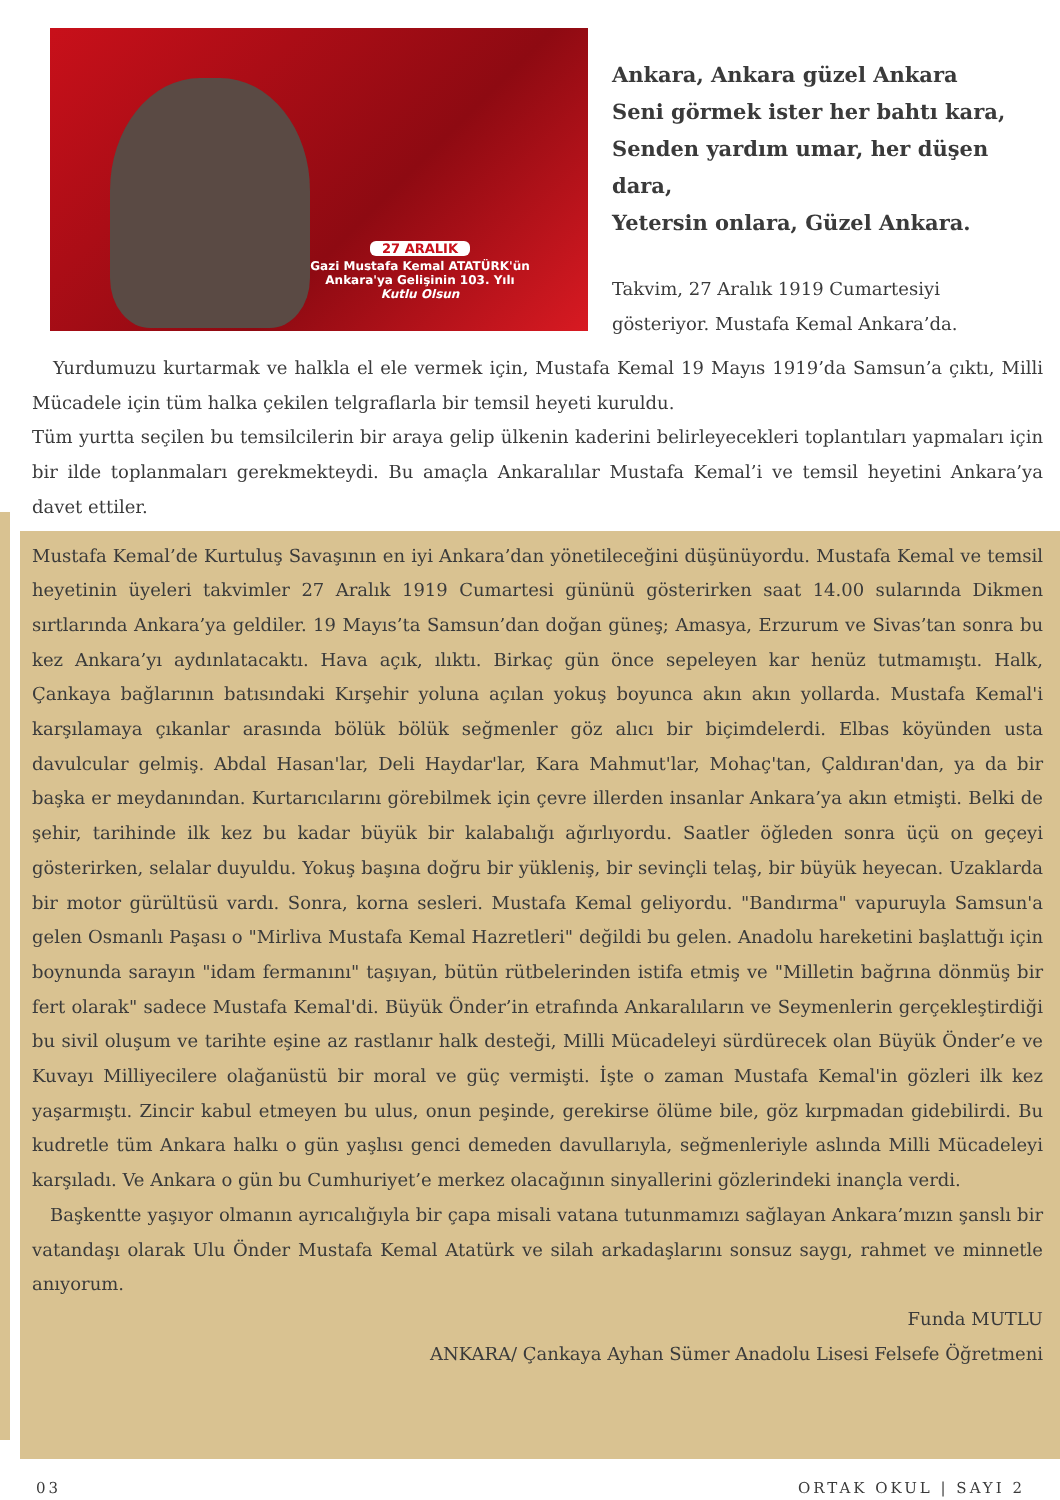27 ARALIK
Gazi Mustafa Kemal ATATÜRK'ün
Ankara'ya Gelişinin 103. Yılı
Kutlu Olsun
Ankara, Ankara güzel Ankara
Seni görmek ister her bahtı kara,
Senden yardım umar, her düşen dara,
Yetersin onlara, Güzel Ankara.
Takvim, 27 Aralık 1919 Cumartesiyi gösteriyor. Mustafa Kemal Ankara’da.
Yurdumuzu kurtarmak ve halkla el ele vermek için, Mustafa Kemal 19 Mayıs 1919’da Samsun’a çıktı, Milli Mücadele için tüm halka çekilen telgraflarla bir temsil heyeti kuruldu.
Tüm yurtta seçilen bu temsilcilerin bir araya gelip ülkenin kaderini belirleyecekleri toplantıları yapmaları için bir ilde toplanmaları gerekmekteydi. Bu amaçla Ankaralılar Mustafa Kemal’i ve temsil heyetini Ankara’ya davet ettiler.
Mustafa Kemal’de Kurtuluş Savaşının en iyi Ankara’dan yönetileceğini düşünüyordu. Mustafa Kemal ve temsil heyetinin üyeleri takvimler 27 Aralık 1919 Cumartesi gününü gösterirken saat 14.00 sularında Dikmen sırtlarında Ankara’ya geldiler. 19 Mayıs’ta Samsun’dan doğan güneş; Amasya, Erzurum ve Sivas’tan sonra bu kez Ankara’yı aydınlatacaktı. Hava açık, ılıktı. Birkaç gün önce sepeleyen kar henüz tutmamıştı. Halk, Çankaya bağlarının batısındaki Kırşehir yoluna açılan yokuş boyunca akın akın yollarda. Mustafa Kemal'i karşılamaya çıkanlar arasında bölük bölük seğmenler göz alıcı bir biçimdelerdi. Elbas köyünden usta davulcular gelmiş. Abdal Hasan'lar, Deli Haydar'lar, Kara Mahmut'lar, Mohaç'tan, Çaldıran'dan, ya da bir başka er meydanından. Kurtarıcılarını görebilmek için çevre illerden insanlar Ankara’ya akın etmişti. Belki de şehir, tarihinde ilk kez bu kadar büyük bir kalabalığı ağırlıyordu. Saatler öğleden sonra üçü on geçeyi gösterirken, selalar duyuldu. Yokuş başına doğru bir yükleniş, bir sevinçli telaş, bir büyük heyecan. Uzaklarda bir motor gürültüsü vardı. Sonra, korna sesleri. Mustafa Kemal geliyordu. "Bandırma" vapuruyla Samsun'a gelen Osmanlı Paşası o "Mirliva Mustafa Kemal Hazretleri" değildi bu gelen. Anadolu hareketini başlattığı için boynunda sarayın "idam fermanını" taşıyan, bütün rütbelerinden istifa etmiş ve "Milletin bağrına dönmüş bir fert olarak" sadece Mustafa Kemal'di. Büyük Önder’in etrafında Ankaralıların ve Seymenlerin gerçekleştirdiği bu sivil oluşum ve tarihte eşine az rastlanır halk desteği, Milli Mücadeleyi sürdürecek olan Büyük Önder’e ve Kuvayı Milliyecilere olağanüstü bir moral ve güç vermişti. İşte o zaman Mustafa Kemal'in gözleri ilk kez yaşarmıştı. Zincir kabul etmeyen bu ulus, onun peşinde, gerekirse ölüme bile, göz kırpmadan gidebilirdi. Bu kudretle tüm Ankara halkı o gün yaşlısı genci demeden davullarıyla, seğmenleriyle aslında Milli Mücadeleyi karşıladı. Ve Ankara o gün bu Cumhuriyet’e merkez olacağının sinyallerini gözlerindeki inançla verdi.
Başkentte yaşıyor olmanın ayrıcalığıyla bir çapa misali vatana tutunmamızı sağlayan Ankara’mızın şanslı bir vatandaşı olarak Ulu Önder Mustafa Kemal Atatürk ve silah arkadaşlarını sonsuz saygı, rahmet ve minnetle anıyorum.
Funda MUTLU
ANKARA/ Çankaya Ayhan Sümer Anadolu Lisesi Felsefe Öğretmeni
03 ORTAK OKUL | SAYI 2